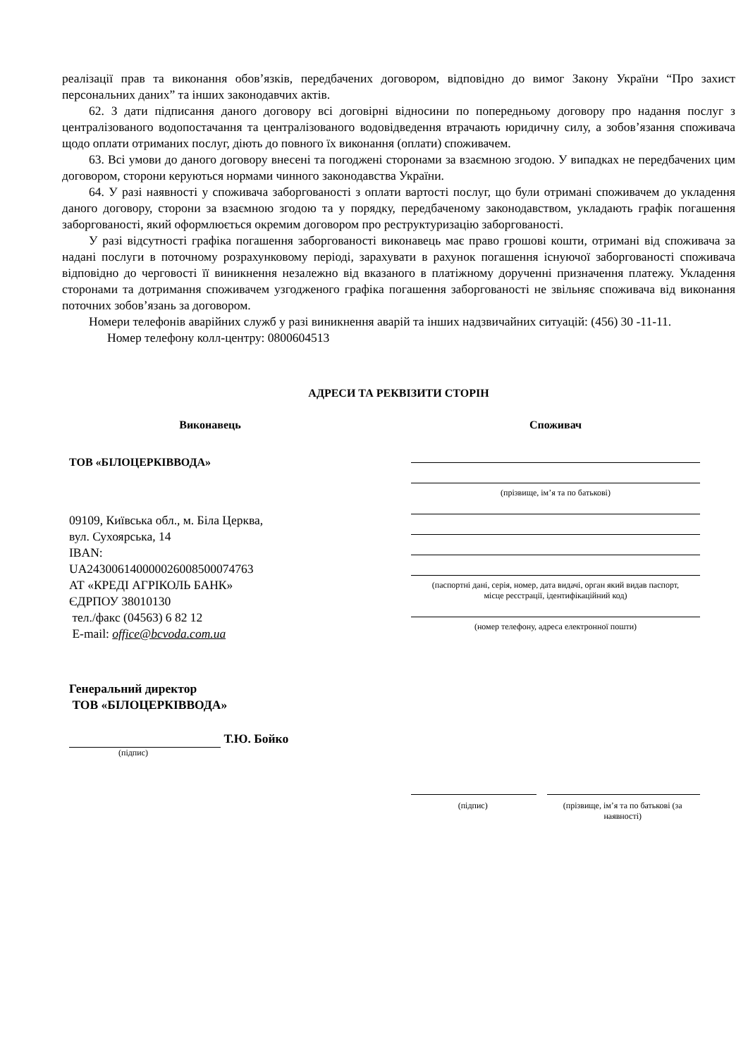реалізації прав та виконання обов’язків, передбачених договором, відповідно до вимог Закону України “Про захист персональних даних” та інших законодавчих актів.
62. З дати підписання даного договору всі договірні відносини по попередньому договору про надання послуг з централізованого водопостачання та централізованого водовідведення втрачають юридичну силу, а зобов’язання споживача щодо оплати отриманих послуг, діють до повного їх виконання (оплати) споживачем.
63. Всі умови до даного договору внесені та погоджені сторонами за взаємною згодою. У випадках не передбачених цим договором, сторони керуються нормами чинного законодавства України.
64. У разі наявності у споживача заборгованості з оплати вартості послуг, що були отримані споживачем до укладення даного договору, сторони за взаємною згодою та у порядку, передбаченому законодавством, укладають графік погашення заборгованості, який оформлюється окремим договором про реструктуризацію заборгованості.
У разі відсутності графіка погашення заборгованості виконавець має право грошові кошти, отримані від споживача за надані послуги в поточному розрахунковому періоді, зарахувати в рахунок погашення існуючої заборгованості споживача відповідно до черговості її виникнення незалежно від вказаного в платіжному дорученні призначення платежу. Укладення сторонами та дотримання споживачем узгодженого графіка погашення заборгованості не звільняє споживача від виконання поточних зобов’язань за договором.
Номери телефонів аварійних служб у разі виникнення аварій та інших надзвичайних ситуацій: (456) 30 -11-11.
Номер телефону колл-центру: 0800604513
АДРЕСИ ТА РЕКВІЗИТИ СТОРІН
Виконавець Споживач
ТОВ «БІЛОЦЕРКІВВОДА»
09109, Київська обл., м. Біла Церква,
вул. Сухоярська, 14
IBAN:
UA243006140000026008500074763
АТ «КРЕДІ АГРІКОЛЬ БАНК»
ЄДРПОУ 38010130
тел./факс (04563) 6 82 12
E-mail: office@bcvoda.com.ua
Генеральний директор
ТОВ «БІЛОЦЕРКІВВОДА»
Т.Ю. Бойко
(підпис)
(прізвище, ім’я та по батькові)
(паспортні дані, серія, номер, дата видачі, орган який видав паспорт,
місце реєстрації, ідентифікаційний код)
(номер телефону, адреса електронної пошти)
(підпис) (прізвище, ім’я та по батькові (за наявності)